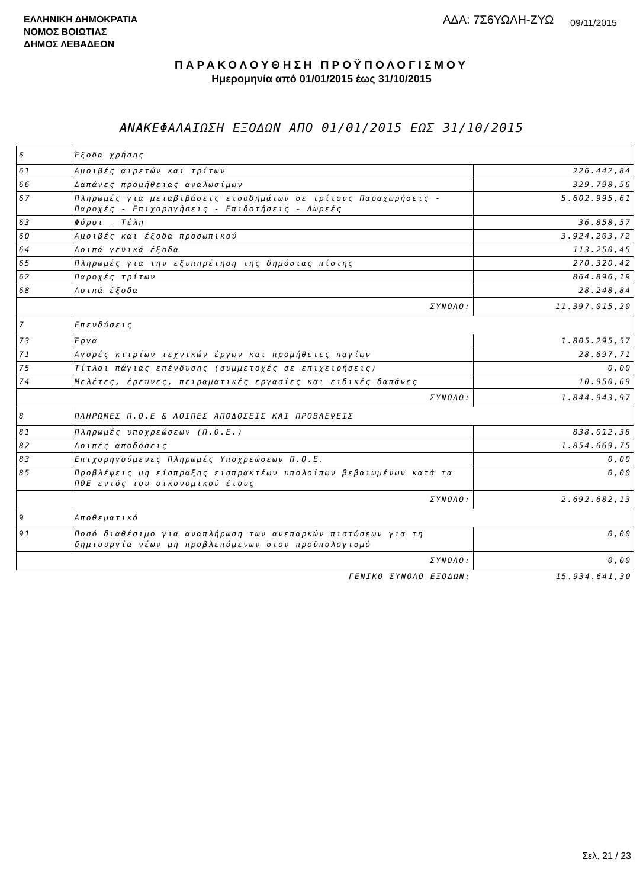ΕΛΛΗΝΙΚΗ ΔΗΜΟΚΡΑΤΙΑ
ΝΟΜΟΣ ΒΟΙΩΤΙΑΣ
ΔΗΜΟΣ ΛΕΒΑΔΕΩΝ
ΑΔΑ: 7Σ6ΥΩΛΗ-ΖΥΩ 09/11/2015
ΠΑΡΑΚΟΛΟΥΘΗΣΗ ΠΡΟΫΠΟΛΟΓΙΣΜΟΥ
Ημερομηνία από 01/01/2015 έως 31/10/2015
ΑΝΑΚΕΦΑΛΑΙΩΣΗ ΕΞΟΔΩΝ ΑΠΟ 01/01/2015 ΕΩΣ 31/10/2015
| 6 | Έξοδα χρήσης | |
| 61 | Αμοιβές αιρετών και τρίτων | 226.442,84 |
| 66 | Δαπάνες προμήθειας αναλωσίμων | 329.798,56 |
| 67 | Πληρωμές για μεταβιβάσεις εισοδημάτων σε τρίτους Παραχωρήσεις - Παροχές - Επιχορηγήσεις - Επιδοτήσεις - Δωρεές | 5.602.995,61 |
| 63 | Φόροι - Τέλη | 36.858,57 |
| 60 | Αμοιβές και έξοδα προσωπικού | 3.924.203,72 |
| 64 | Λοιπά γενικά έξοδα | 113.250,45 |
| 65 | Πληρωμές για την εξυπηρέτηση της δημόσιας πίστης | 270.320,42 |
| 62 | Παροχές τρίτων | 864.896,19 |
| 68 | Λοιπά έξοδα | 28.248,84 |
| ΣΥΝΟΛΟ: | | 11.397.015,20 |
| 7 | Επενδύσεις | |
| 73 | Έργα | 1.805.295,57 |
| 71 | Αγορές κτιρίων τεχνικών έργων και προμήθειες παγίων | 28.697,71 |
| 75 | Τίτλοι πάγιας επένδυσης (συμμετοχές σε επιχειρήσεις) | 0,00 |
| 74 | Μελέτες, έρευνες, πειραματικές εργασίες και ειδικές δαπάνες | 10.950,69 |
| ΣΥΝΟΛΟ: | | 1.844.943,97 |
| 8 | ΠΛΗΡΩΜΕΣ Π.Ο.Ε & ΛΟΙΠΕΣ ΑΠΟΔΟΣΕΙΣ ΚΑΙ ΠΡΟΒΛΕΨΕΙΣ | |
| 81 | Πληρωμές υποχρεώσεων (Π.Ο.Ε.) | 838.012,38 |
| 82 | Λοιπές αποδόσεις | 1.854.669,75 |
| 83 | Επιχορηγούμενες Πληρωμές Υποχρεώσεων Π.Ο.Ε. | 0,00 |
| 85 | Προβλέψεις μη είσπραξης εισπρακτέων υπολοίπων βεβαιωμένων κατά τα ΠΟΕ εντός του οικονομικού έτους | 0,00 |
| ΣΥΝΟΛΟ: | | 2.692.682,13 |
| 9 | Αποθεματικό | |
| 91 | Ποσό διαθέσιμο για αναπλήρωση των ανεπαρκών πιστώσεων για τη δημιουργία νέων μη προβλεπόμενων στον προϋπολογισμό | 0,00 |
| ΣΥΝΟΛΟ: | | 0,00 |
| ΓΕΝΙΚΟ ΣΥΝΟΛΟ ΕΞΟΔΩΝ: | | 15.934.641,30 |
Σελ. 21 / 23